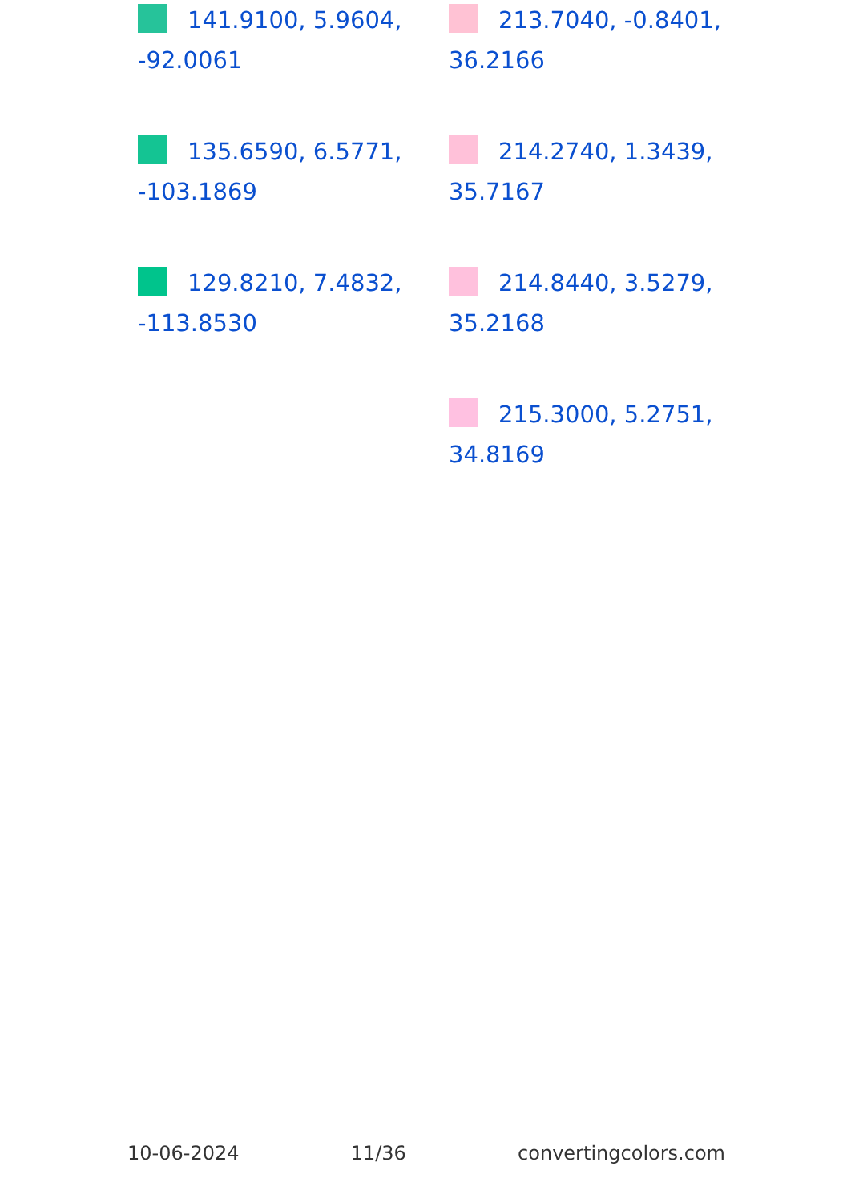141.9100, 5.9604, -92.0061
135.6590, 6.5771, -103.1869
129.8210, 7.4832, -113.8530
213.7040, -0.8401, 36.2166
214.2740, 1.3439, 35.7167
214.8440, 3.5279, 35.2168
215.3000, 5.2751, 34.8169
10-06-2024 11/36 convertingcolors.com